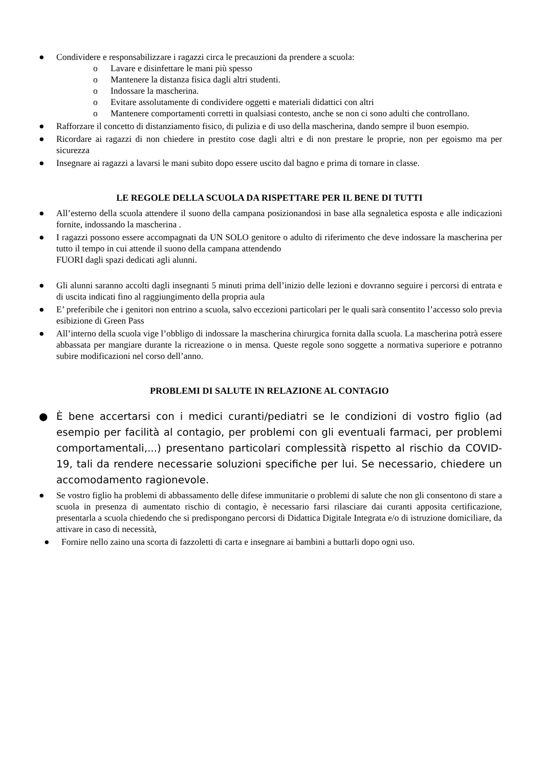● Condividere e responsabilizzare i ragazzi circa le precauzioni da prendere a scuola:
o Lavare e disinfettare le mani più spesso
o Mantenere la distanza fisica dagli altri studenti.
o Indossare la mascherina.
o Evitare assolutamente di condividere oggetti e materiali didattici con altri
o Mantenere comportamenti corretti in qualsiasi contesto, anche se non ci sono adulti che controllano.
● Rafforzare il concetto di distanziamento fisico, di pulizia e di uso della mascherina, dando sempre il buon esempio.
● Ricordare ai ragazzi di non chiedere in prestito cose dagli altri e di non prestare le proprie, non per egoismo ma per sicurezza
● Insegnare ai ragazzi a lavarsi le mani subito dopo essere uscito dal bagno e prima di tornare in classe.
LE REGOLE DELLA SCUOLA DA RISPETTARE PER IL BENE DI TUTTI
● All’esterno della scuola attendere il suono della campana posizionandosi in base alla segnaletica esposta e alle indicazioni fornite, indossando la mascherina .
● I ragazzi possono essere accompagnati da UN SOLO genitore o adulto di riferimento che deve indossare la mascherina per tutto il tempo in cui attende il suono della campana attendendo
FUORI dagli spazi dedicati agli alunni.
● Gli alunni saranno accolti dagli insegnanti 5 minuti prima dell’inizio delle lezioni e dovranno seguire i percorsi di entrata e di uscita indicati fino al raggiungimento della propria aula
● E’ preferibile che i genitori non entrino a scuola, salvo eccezioni particolari per le quali sarà consentito l’accesso solo previa esibizione di Green Pass
● All’interno della scuola vige l’obbligo di indossare la mascherina chirurgica fornita dalla scuola. La mascherina potrà essere abbassata per mangiare durante la ricreazione o in mensa. Queste regole sono soggette a normativa superiore e potranno subire modificazioni nel corso dell’anno.
PROBLEMI DI SALUTE IN RELAZIONE AL CONTAGIO
● È bene accertarsi con i medici curanti/pediatri se le condizioni di vostro figlio (ad esempio per facilità al contagio, per problemi con gli eventuali farmaci, per problemi comportamentali,...) presentano particolari complessità rispetto al rischio da COVID-19, tali da rendere necessarie soluzioni specifiche per lui. Se necessario, chiedere un accomodamento ragionevole.
● Se vostro figlio ha problemi di abbassamento delle difese immunitarie o problemi di salute che non gli consentono di stare a scuola in presenza di aumentato rischio di contagio, è necessario farsi rilasciare dai curanti apposita certificazione, presentarla a scuola chiedendo che si predispongano percorsi di Didattica Digitale Integrata e/o di istruzione domiciliare, da attivare in caso di necessità,
● Fornire nello zaino una scorta di fazzoletti di carta e insegnare ai bambini a buttarli dopo ogni uso.